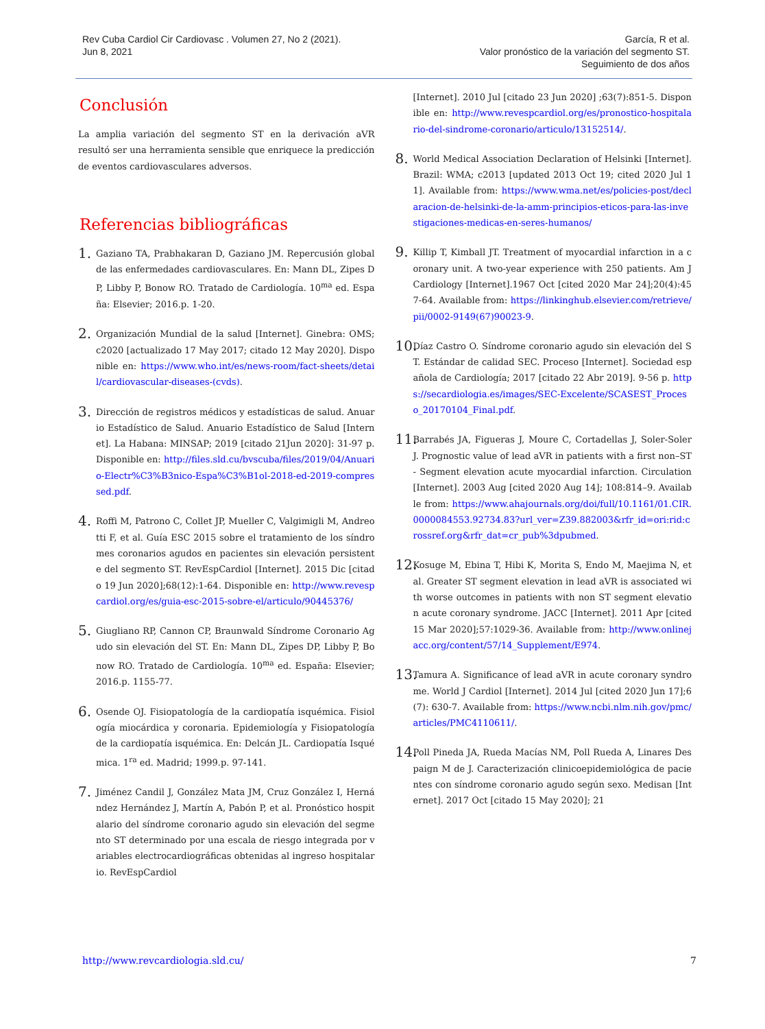Rev Cuba Cardiol Cir Cardiovasc . Volumen 27, No 2 (2021).
Jun 8, 2021
García, R et al.
Valor pronóstico de la variación del segmento ST.
Seguimiento de dos años
Conclusión
La amplia variación del segmento ST en la derivación aVR resultó ser una herramienta sensible que enriquece la predicción de eventos cardiovasculares adversos.
Referencias bibliográficas
1.
Gaziano TA, Prabhakaran D, Gaziano JM. Repercusión global de las enfermedades cardiovasculares. En: Mann DL, Zipes DP, Libby P, Bonow RO. Tratado de Cardiología. 10<sup>ma</sup> ed. España: Elsevier; 2016.p. 1-20.
2.
Organización Mundial de la salud [Internet]. Ginebra: OMS; c2020 [actualizado 17 May 2017; citado 12 May 2020]. Disponible en: https://www.who.int/es/news-room/fact-sheets/detail/cardiovascular-diseases-(cvds).
3.
Dirección de registros médicos y estadísticas de salud. Anuario Estadístico de Salud. Anuario Estadístico de Salud [Internet]. La Habana: MINSAP; 2019 [citado 21Jun 2020]: 31-97 p. Disponible en: http://files.sld.cu/bvscuba/files/2019/04/Anuario-Electr%C3%B3nico-Espa%C3%B1ol-2018-ed-2019-compressed.pdf.
4.
Roffi M, Patrono C, Collet JP, Mueller C, Valgimigli M, Andreotti F, et al. Guía ESC 2015 sobre el tratamiento de los síndromes coronarios agudos en pacientes sin elevación persistente del segmento ST. RevEspCardiol [Internet]. 2015 Dic [citado 19 Jun 2020];68(12):1-64. Disponible en: http://www.revespcardiol.org/es/guia-esc-2015-sobre-el/articulo/90445376/
5.
Giugliano RP, Cannon CP, Braunwald Síndrome Coronario Agudo sin elevación del ST. En: Mann DL, Zipes DP, Libby P, Bonow RO. Tratado de Cardiología. 10<sup>ma</sup> ed. España: Elsevier; 2016.p. 1155-77.
6.
Osende OJ. Fisiopatología de la cardiopatía isquémica. Fisiología miocárdica y coronaria. Epidemiología y Fisiopatología de la cardiopatía isquémica. En: Delcán JL. Cardiopatía Isquémica. 1<sup>ra</sup> ed. Madrid; 1999.p. 97-141.
7.
Jiménez Candil J, González Mata JM, Cruz González I, Hernández Hernández J, Martín A, Pabón P, et al. Pronóstico hospitalario del síndrome coronario agudo sin elevación del segmento ST determinado por una escala de riesgo integrada por variables electrocardiográficas obtenidas al ingreso hospitalario. RevEspCardiol
[Internet]. 2010 Jul [citado 23 Jun 2020] ;63(7):851-5. Disponible en: http://www.revespcardiol.org/es/pronostico-hospitalario-del-sindrome-coronario/articulo/13152514/.
8.
World Medical Association Declaration of Helsinki [Internet]. Brazil: WMA; c2013 [updated 2013 Oct 19; cited 2020 Jul 11]. Available from: https://www.wma.net/es/policies-post/declaracion-de-helsinki-de-la-amm-principios-eticos-para-las-investigaciones-medicas-en-seres-humanos/
9.
Killip T, Kimball JT. Treatment of myocardial infarction in a coronary unit. A two-year experience with 250 patients. Am J Cardiology [Internet].1967 Oct [cited 2020 Mar 24];20(4):457-64. Available from: https://linkinghub.elsevier.com/retrieve/pii/0002-9149(67)90023-9.
10.
Díaz Castro O. Síndrome coronario agudo sin elevación del ST. Estándar de calidad SEC. Proceso [Internet]. Sociedad española de Cardiología; 2017 [citado 22 Abr 2019]. 9-56 p. https://secardiologia.es/images/SEC-Excelente/SCASEST_Proceso_20170104_Final.pdf.
11.
Barrabés JA, Figueras J, Moure C, Cortadellas J, Soler-Soler J. Prognostic value of lead aVR in patients with a first non–ST- Segment elevation acute myocardial infarction. Circulation [Internet]. 2003 Aug [cited 2020 Aug 14]; 108:814–9. Available from: https://www.ahajournals.org/doi/full/10.1161/01.CIR.0000084553.92734.83?url_ver=Z39.882003&rfr_id=ori:rid:crossref.org&rfr_dat=cr_pub%3dpubmed.
12.
Kosuge M, Ebina T, Hibi K, Morita S, Endo M, Maejima N, et al. Greater ST segment elevation in lead aVR is associated with worse outcomes in patients with non ST segment elevation acute coronary syndrome. JACC [Internet]. 2011 Apr [cited 15 Mar 2020];57:1029-36. Available from: http://www.onlinejacc.org/content/57/14_Supplement/E974.
13.
Tamura A. Significance of lead aVR in acute coronary syndrome. World J Cardiol [Internet]. 2014 Jul [cited 2020 Jun 17];6(7): 630-7. Available from: https://www.ncbi.nlm.nih.gov/pmc/articles/PMC4110611/.
14.
Poll Pineda JA, Rueda Macías NM, Poll Rueda A, Linares Despaign M de J. Caracterización clinicoepidemiológica de pacientes con síndrome coronario agudo según sexo. Medisan [Internet]. 2017 Oct [citado 15 May 2020]; 21
http://www.revcardiologia.sld.cu/ 7